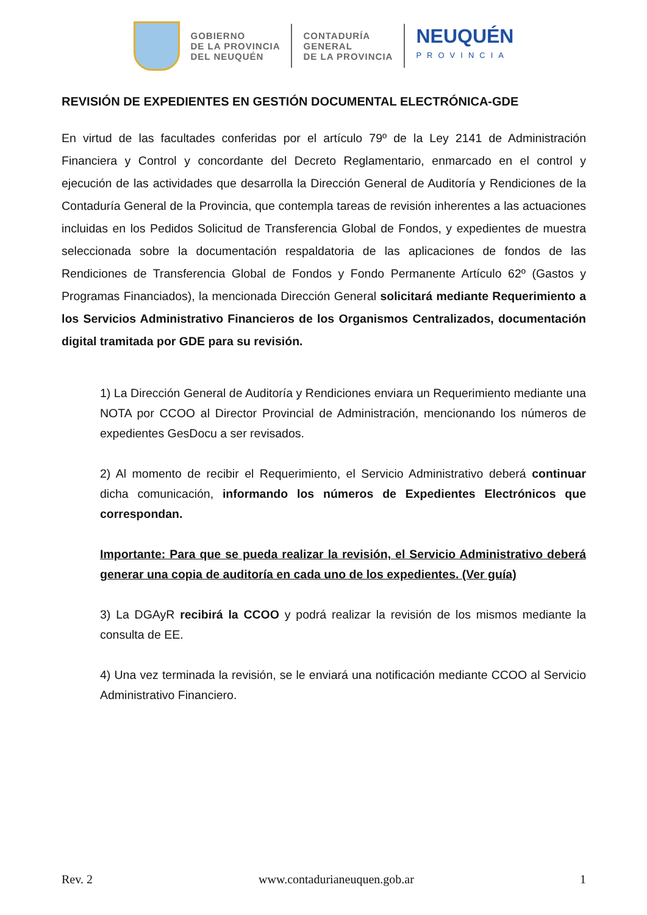GOBIERNO
DE LA PROVINCIA
DEL NEUQUÉN
CONTADURÍA
GENERAL
DE LA PROVINCIA
NEUQUÉN
PROVINCIA
REVISIÓN DE EXPEDIENTES EN GESTIÓN DOCUMENTAL ELECTRÓNICA-GDE
En virtud de las facultades conferidas por el artículo 79º de la Ley 2141 de Administración Financiera y Control y concordante del Decreto Reglamentario, enmarcado en el control y ejecución de las actividades que desarrolla la Dirección General de Auditoría y Rendiciones de la Contaduría General de la Provincia, que contempla tareas de revisión inherentes a las actuaciones incluidas en los Pedidos Solicitud de Transferencia Global de Fondos, y expedientes de muestra seleccionada sobre la documentación respaldatoria de las aplicaciones de fondos de las Rendiciones de Transferencia Global de Fondos y Fondo Permanente Artículo 62º (Gastos y Programas Financiados), la mencionada Dirección General solicitará mediante Requerimiento a los Servicios Administrativo Financieros de los Organismos Centralizados, documentación digital tramitada por GDE para su revisión.
1) La Dirección General de Auditoría y Rendiciones enviara un Requerimiento mediante una NOTA por CCOO al Director Provincial de Administración, mencionando los números de expedientes GesDocu a ser revisados.
2) Al momento de recibir el Requerimiento, el Servicio Administrativo deberá continuar dicha comunicación, informando los números de Expedientes Electrónicos que correspondan.
Importante: Para que se pueda realizar la revisión, el Servicio Administrativo deberá generar una copia de auditoría en cada uno de los expedientes. (Ver guía)
3) La DGAyR recibirá la CCOO y podrá realizar la revisión de los mismos mediante la consulta de EE.
4) Una vez terminada la revisión, se le enviará una notificación mediante CCOO al Servicio Administrativo Financiero.
Rev. 2 www.contadurianeuquen.gob.ar 1